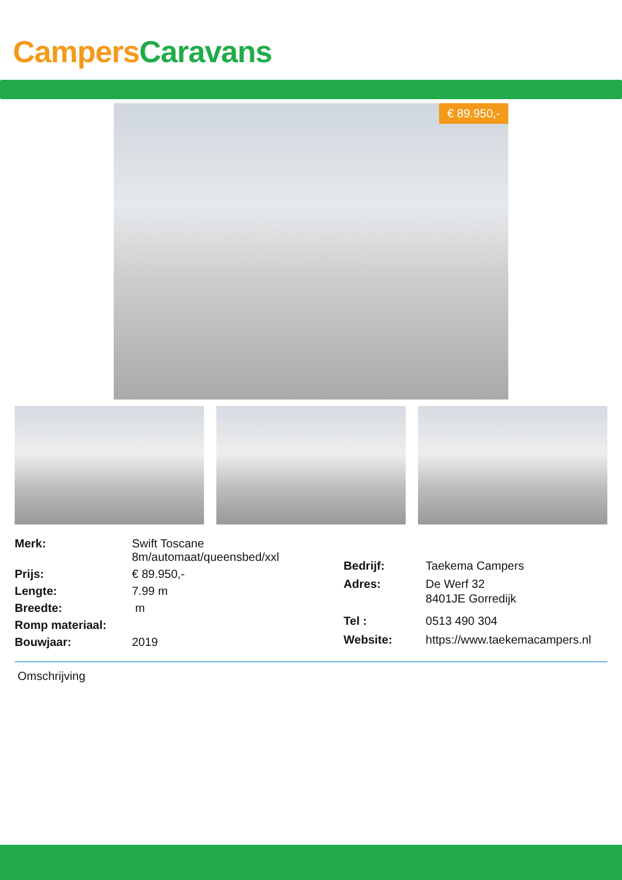Campers Caravans
€ 89.950,-
| Merk: | Swift Toscane 8m/automaat/queensbed/xxl |
| Prijs: | € 89.950,- |
| Lengte: | 7.99 m |
| Breedte: | m |
| Romp materiaal: | |
| Bouwjaar: | 2019 |
| Bedrijf: | Taekema Campers |
| Adres: | De Werf 32 8401JE Gorredijk |
| Tel : | 0513 490 304 |
| Website: | https://www.taekemacampers.nl |
Omschrijving